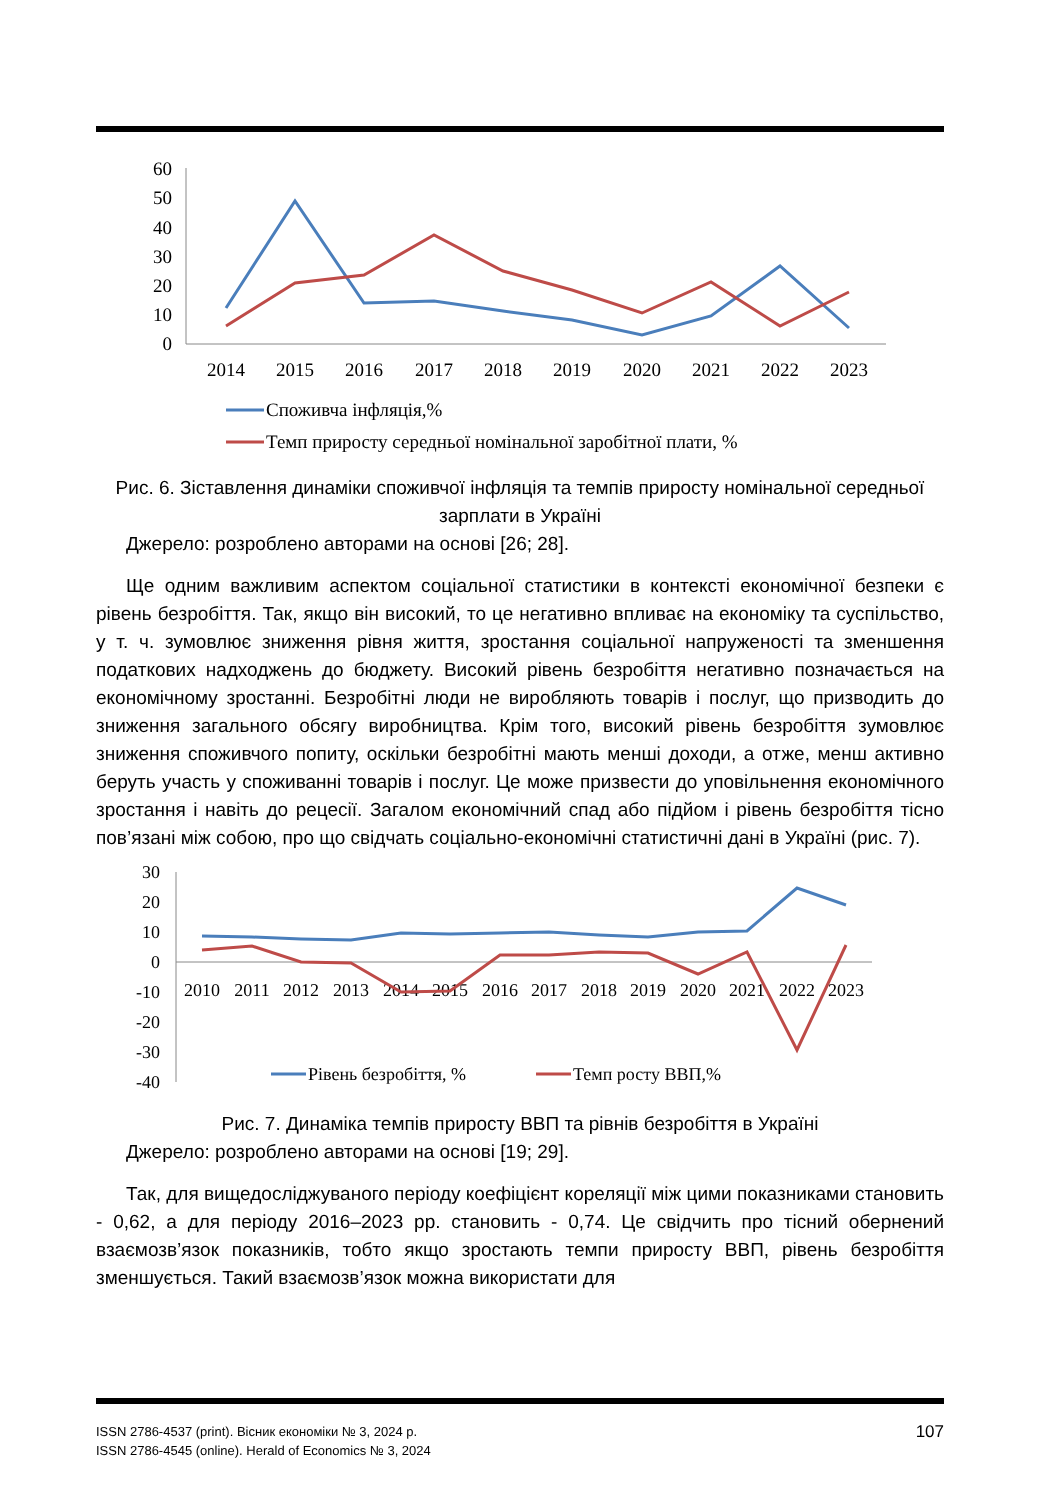60
50
40
30
20
10
0
2014
2015
2016
2017
2018
2019
2020
2021
2022
2023
Споживча інфляція,%
Темп приросту середньої номінальної заробітної плати, %
Рис. 6. Зіставлення динаміки споживчої інфляція та темпів приросту номінальної середньої зарплати в Україні
Джерело: розроблено авторами на основі [26; 28].
Ще одним важливим аспектом соціальної статистики в контексті економічної безпеки є рівень безробіття. Так, якщо він високий, то це негативно впливає на економіку та суспільство, у т. ч. зумовлює зниження рівня життя, зростання соціальної напруженості та зменшення податкових надходжень до бюджету. Високий рівень безробіття негативно позначається на економічному зростанні. Безробітні люди не виробляють товарів і послуг, що призводить до зниження загального обсягу виробництва. Крім того, високий рівень безробіття зумовлює зниження споживчого попиту, оскільки безробітні мають менші доходи, а отже, менш активно беруть участь у споживанні товарів і послуг. Це може призвести до уповільнення економічного зростання і навіть до рецесії. Загалом економічний спад або підйом і рівень безробіття тісно пов’язані між собою, про що свідчать соціально-економічні статистичні дані в Україні (рис. 7).
30
20
10
0
-10
-20
-30
-40
2010
2011
2012
2013
2014
2015
2016
2017
2018
2019
2020
2021
2022
2023
Рівень безробіття, %
Темп росту ВВП,%
Рис. 7. Динаміка темпів приросту ВВП та рівнів безробіття в Україні
Джерело: розроблено авторами на основі [19; 29].
Так, для вищедосліджуваного періоду коефіцієнт кореляції між цими показниками становить - 0,62, а для періоду 2016–2023 рр. становить - 0,74. Це свідчить про тісний обернений взаємозв’язок показників, тобто якщо зростають темпи приросту ВВП, рівень безробіття зменшується. Такий взаємозв’язок можна використати для
ISSN 2786-4537 (print). Вісник економіки № 3, 2024 р.
ISSN 2786-4545 (online). Herald of Economics № 3, 2024
107